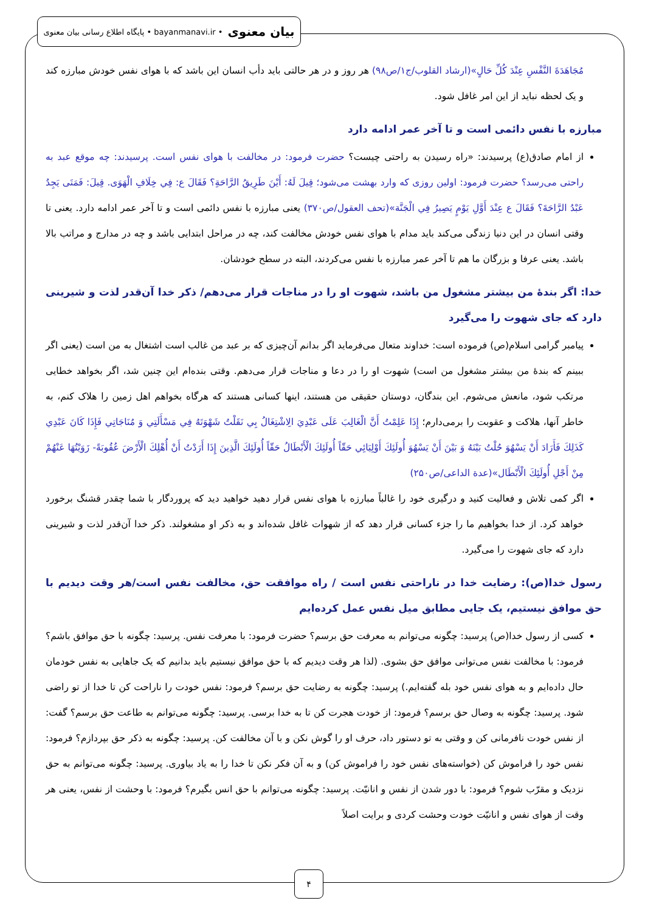بیان معنوی • bayanmanavi.ir • پایگاه اطلاع رسانی بیان معنوی
مُجَاهَدَةَ النَّفْسِ عِنْدَ كُلِّ حَالٍ»(ارشاد القلوب/ج۱/ص۹۸) هر روز و در هر حالتی باید دأب انسان این باشد که با هوای نفس خودش مبارزه کند و یک لحظه نباید از این امر غافل شود.
مبارزه با نفس دائمی است و تا آخر عمر ادامه دارد
از امام صادق(ع) پرسیدند: «راه رسیدن به راحتی چیست؟ حضرت فرمود: در مخالفت با هوای نفس است. پرسیدند: چه موقع عبد به راحتی می‌رسد؟ حضرت فرمود: اولین روزی که وارد بهشت می‌شود؛ قِيلَ لَهُ: أَيْنَ طَرِيقُ الرَّاحَةِ؟ فَقَالَ ع: فِي خِلَافِ الْهَوَى. قِيلَ: فَمَتَى يَجِدُ عَبْدُ الرَّاحَةَ؟ فَقَالَ ع عِنْدَ أَوَّلِ يَوْمٍ يَصِيرُ فِي الْجَنَّة»(تحف العقول/ص۳۷۰) یعنی مبارزه با نفس دائمی است و تا آخر عمر ادامه دارد. یعنی تا وقتی انسان در این دنیا زندگی می‌کند باید مدام با هوای نفس خودش مخالفت کند، چه در مراحل ابتدایی باشد و چه در مدارج و مراتب بالا باشد. یعنی عرفا و بزرگان ما هم تا آخر عمر مبارزه با نفس می‌کردند، البته در سطح خودشان.
خدا: اگر بندۀ من بیشتر مشغول من باشد، شهوت او را در مناجات قرار می‌دهم/ ذکر خدا آن‌قدر لذت و شیرینی دارد که جای شهوت را می‌گیرد
پیامبر گرامی اسلام(ص) فرموده است: خداوند متعال می‌فرماید اگر بدانم آن‌چیزی که بر عبد من غالب است اشتغال به من است (یعنی اگر ببینم که بندۀ من بیشتر مشغول من است) شهوت او را در دعا و مناجات قرار می‌دهم. وقتی بنده‌ام این چنین شد، اگر بخواهد خطایی مرتکب شود، مانعش می‌شوم. این بندگان، دوستان حقیقی من هستند، اینها کسانی هستند که هرگاه بخواهم اهل زمین را هلاک کنم، به خاطر آنها، هلاکت و عقوبت را برمی‌دارم؛ إِذَا عَلِمْتُ أَنَّ الْغَالِبَ عَلَى عَبْدِيَ الِاشْتِغَالُ بِي نَقَلْتُ شَهْوَتَهُ فِي مَسْأَلَتِي وَ مُنَاجَاتِي فَإِذَا كَانَ عَبْدِي كَذَلِكَ فَأَرَادَ أَنْ يَسْهُوَ حُلْتُ بَيْنَهُ وَ بَيْنَ أَنْ يَسْهُوَ أُولَئِكَ أَوْلِيَائِي حَقّاً أُولَئِكَ الْأَبْطَالُ حَقّاً أُولَئِكَ الَّذِينَ إِذَا أَرَدْتُ أَنْ أُهْلِكَ الْأَرْضَ عُقُوبَةً- زَوَيْتُهَا عَنْهُمْ مِنْ أَجْلِ أُولَئِكَ الْأَبْطَال»(عدة الداعی/ص۲۵۰)
اگر کمی تلاش و فعالیت کنید و درگیری خود را غالباً مبارزه با هوای نفس قرار دهید خواهید دید که پروردگار با شما چقدر قشنگ برخورد خواهد کرد. از خدا بخواهیم ما را جزء کسانی قرار دهد که از شهوات غافل شده‌اند و به ذکر او مشغولند. ذکر خدا آن‌قدر لذت و شیرینی دارد که جای شهوت را می‌گیرد.
رسول خدا(ص): رضایت خدا در ناراحتی نفس است / راه موافقت حق، مخالفت نفس است/هر وقت دیدیم با حق موافق نیستیم، یک جایی مطابق میل نفس عمل کرده‌ایم
کسی از رسول خدا(ص) پرسید: چگونه می‌توانم به معرفت حق برسم؟ حضرت فرمود: با معرفت نفس. پرسید: چگونه با حق موافق باشم؟ فرمود: با مخالفت نفس می‌توانی موافق حق بشوی. (لذا هر وقت دیدیم که با حق موافق نیستیم باید بدانیم که یک جاهایی به نفس خودمان حال داده‌ایم و به هوای نفس خود بله گفته‌ایم.) پرسید: چگونه به رضایت حق برسم؟ فرمود: نفس خودت را ناراحت کن تا خدا از تو راضی شود. پرسید: چگونه به وصال حق برسم؟ فرمود: از خودت هجرت کن تا به خدا برسی. پرسید: چگونه می‌توانم به طاعت حق برسم؟ گفت: از نفس خودت نافرمانی کن و وقتی به تو دستور داد، حرف او را گوش نکن و با آن مخالفت کن. پرسید: چگونه به ذکر حق بپردازم؟ فرمود: نفس خود را فراموش کن (خواسته‌های نفس خود را فراموش کن) و به آن فکر نکن تا خدا را به یاد بیاوری. پرسید: چگونه می‌توانم به حق نزدیک و مقرّب شوم؟ فرمود: با دور شدن از نفس و انانیّت. پرسید: چگونه می‌توانم با حق انس بگیرم؟ فرمود: با وحشت از نفس، یعنی هر وقت از هوای نفس و انانیّت خودت وحشت کردی و برایت اصلاً
۴